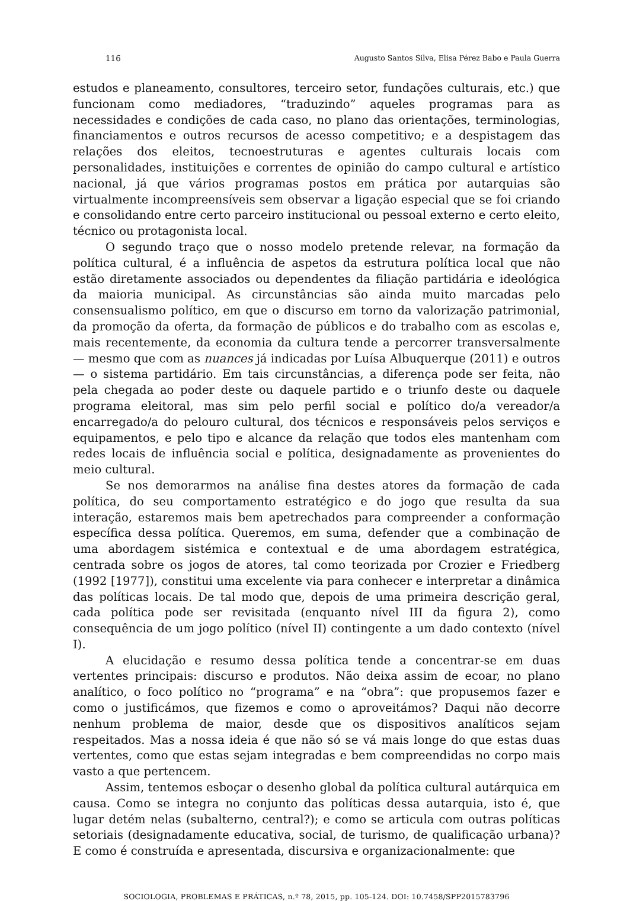116 Augusto Santos Silva, Elisa Pérez Babo e Paula Guerra
estudos e planeamento, consultores, terceiro setor, fundações culturais, etc.) que funcionam como mediadores, “traduzindo” aqueles programas para as necessidades e condições de cada caso, no plano das orientações, terminologias, financiamentos e outros recursos de acesso competitivo; e a despistagem das relações dos eleitos, tecnoestruturas e agentes culturais locais com personalidades, instituições e correntes de opinião do campo cultural e artístico nacional, já que vários programas postos em prática por autarquias são virtualmente incompreensíveis sem observar a ligação especial que se foi criando e consolidando entre certo parceiro institucional ou pessoal externo e certo eleito, técnico ou protagonista local.
O segundo traço que o nosso modelo pretende relevar, na formação da política cultural, é a influência de aspetos da estrutura política local que não estão diretamente associados ou dependentes da filiação partidária e ideológica da maioria municipal. As circunstâncias são ainda muito marcadas pelo consensualismo político, em que o discurso em torno da valorização patrimonial, da promoção da oferta, da formação de públicos e do trabalho com as escolas e, mais recentemente, da economia da cultura tende a percorrer transversalmente — mesmo que com as nuances já indicadas por Luísa Albuquerque (2011) e outros — o sistema partidário. Em tais circunstâncias, a diferença pode ser feita, não pela chegada ao poder deste ou daquele partido e o triunfo deste ou daquele programa eleitoral, mas sim pelo perfil social e político do/a vereador/a encarregado/a do pelouro cultural, dos técnicos e responsáveis pelos serviços e equipamentos, e pelo tipo e alcance da relação que todos eles mantenham com redes locais de influência social e política, designadamente as provenientes do meio cultural.
Se nos demorarmos na análise fina destes atores da formação de cada política, do seu comportamento estratégico e do jogo que resulta da sua interação, estaremos mais bem apetrechados para compreender a conformação específica dessa política. Queremos, em suma, defender que a combinação de uma abordagem sistémica e contextual e de uma abordagem estratégica, centrada sobre os jogos de atores, tal como teorizada por Crozier e Friedberg (1992 [1977]), constitui uma excelente via para conhecer e interpretar a dinâmica das políticas locais. De tal modo que, depois de uma primeira descrição geral, cada política pode ser revisitada (enquanto nível III da figura 2), como consequência de um jogo político (nível II) contingente a um dado contexto (nível I).
A elucidação e resumo dessa política tende a concentrar-se em duas vertentes principais: discurso e produtos. Não deixa assim de ecoar, no plano analítico, o foco político no “programa” e na “obra”: que propusemos fazer e como o justificámos, que fizemos e como o aproveitámos? Daqui não decorre nenhum problema de maior, desde que os dispositivos analíticos sejam respeitados. Mas a nossa ideia é que não só se vá mais longe do que estas duas vertentes, como que estas sejam integradas e bem compreendidas no corpo mais vasto a que pertencem.
Assim, tentemos esboçar o desenho global da política cultural autárquica em causa. Como se integra no conjunto das políticas dessa autarquia, isto é, que lugar detém nelas (subalterno, central?); e como se articula com outras políticas setoriais (designadamente educativa, social, de turismo, de qualificação urbana)? E como é construída e apresentada, discursiva e organizacionalmente: que
SOCIOLOGIA, PROBLEMAS E PRÁTICAS, n.º 78, 2015, pp. 105-124. DOI: 10.7458/SPP2015783796